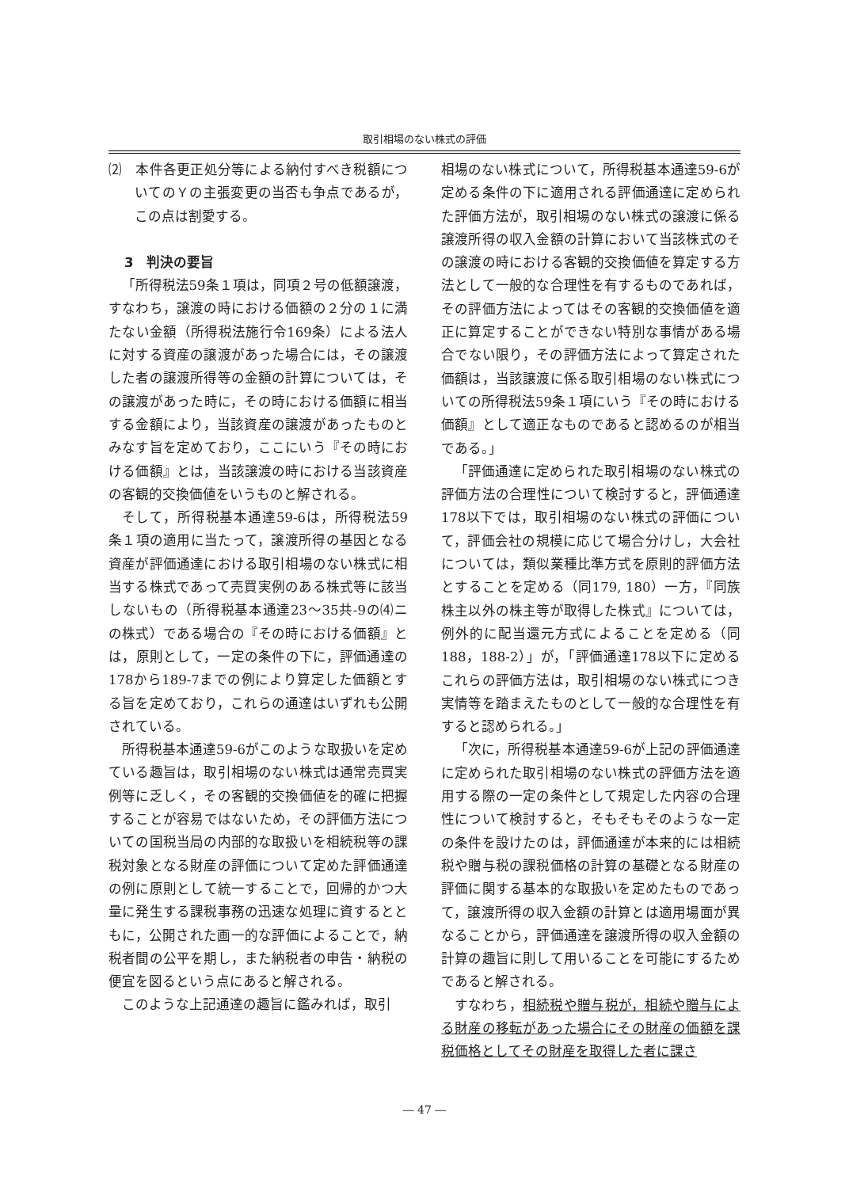取引相場のない株式の評価
⑵　本件各更正処分等による納付すべき税額についてのＹの主張変更の当否も争点であるが，この点は割愛する。
3　判決の要旨
「所得税法59条１項は，同項２号の低額譲渡，すなわち，譲渡の時における価額の２分の１に満たない金額（所得税法施行令169条）による法人に対する資産の譲渡があった場合には，その譲渡した者の譲渡所得等の金額の計算については，その譲渡があった時に，その時における価額に相当する金額により，当該資産の譲渡があったものとみなす旨を定めており，ここにいう『その時における価額』とは，当該譲渡の時における当該資産の客観的交換価値をいうものと解される。
そして，所得税基本通達59-6は，所得税法59条１項の適用に当たって，譲渡所得の基因となる資産が評価通達における取引相場のない株式に相当する株式であって売買実例のある株式等に該当しないもの（所得税基本通達23～35共-9の⑷ニの株式）である場合の『その時における価額』とは，原則として，一定の条件の下に，評価通達の178から189-7までの例により算定した価額とする旨を定めており，これらの通達はいずれも公開されている。
所得税基本通達59-6がこのような取扱いを定めている趣旨は，取引相場のない株式は通常売買実例等に乏しく，その客観的交換価値を的確に把握することが容易ではないため，その評価方法についての国税当局の内部的な取扱いを相続税等の課税対象となる財産の評価について定めた評価通達の例に原則として統一することで，回帰的かつ大量に発生する課税事務の迅速な処理に資するとともに，公開された画一的な評価によることで，納税者間の公平を期し，また納税者の申告・納税の便宜を図るという点にあると解される。
このような上記通達の趣旨に鑑みれば，取引
相場のない株式について，所得税基本通達59-6が定める条件の下に適用される評価通達に定められた評価方法が，取引相場のない株式の譲渡に係る譲渡所得の収入金額の計算において当該株式のその譲渡の時における客観的交換価値を算定する方法として一般的な合理性を有するものであれば，その評価方法によってはその客観的交換価値を適正に算定することができない特別な事情がある場合でない限り，その評価方法によって算定された価額は，当該譲渡に係る取引相場のない株式についての所得税法59条１項にいう『その時における価額』として適正なものであると認めるのが相当である。」
「評価通達に定められた取引相場のない株式の評価方法の合理性について検討すると，評価通達178以下では，取引相場のない株式の評価について，評価会社の規模に応じて場合分けし，大会社については，類似業種比準方式を原則的評価方法とすることを定める（同179, 180）一方，『同族株主以外の株主等が取得した株式』については，例外的に配当還元方式によることを定める（同188，188-2）」が，「評価通達178以下に定めるこれらの評価方法は，取引相場のない株式につき実情等を踏まえたものとして一般的な合理性を有すると認められる。」
「次に，所得税基本通達59-6が上記の評価通達に定められた取引相場のない株式の評価方法を適用する際の一定の条件として規定した内容の合理性について検討すると，そもそもそのような一定の条件を設けたのは，評価通達が本来的には相続税や贈与税の課税価格の計算の基礎となる財産の評価に関する基本的な取扱いを定めたものであって，譲渡所得の収入金額の計算とは適用場面が異なることから，評価通達を譲渡所得の収入金額の計算の趣旨に則して用いることを可能にするためであると解される。
すなわち，相続税や贈与税が，相続や贈与による財産の移転があった場合にその財産の価額を課税価格としてその財産を取得した者に課さ
― 47 ―